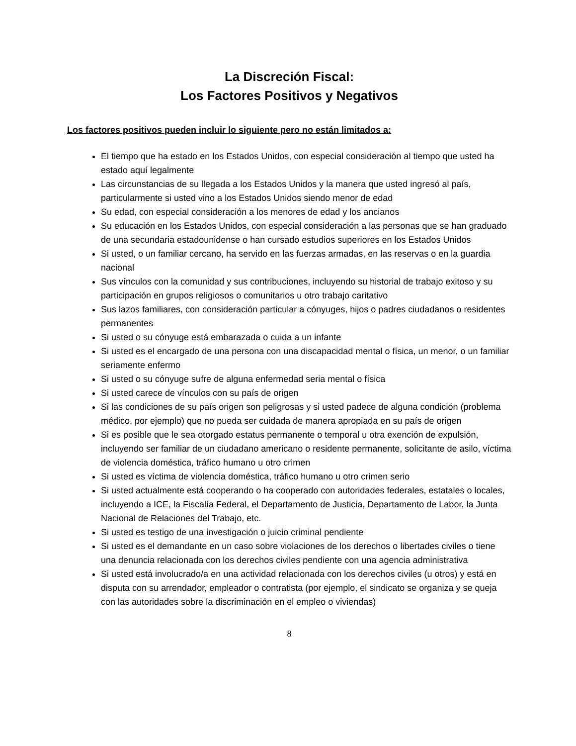La Discreción Fiscal:
Los Factores Positivos y Negativos
Los factores positivos pueden incluir lo siguiente pero no están limitados a:
El tiempo que ha estado en los Estados Unidos, con especial consideración al tiempo que usted ha estado aquí legalmente
Las circunstancias de su llegada a los Estados Unidos y la manera que usted ingresó al país, particularmente si usted vino a los Estados Unidos siendo menor de edad
Su edad, con especial consideración a los menores de edad y los ancianos
Su educación en los Estados Unidos, con especial consideración a las personas que se han graduado de una secundaria estadounidense o han cursado estudios superiores en los Estados Unidos
Si usted, o un familiar cercano, ha servido en las fuerzas armadas, en las reservas o en la guardia nacional
Sus vínculos con la comunidad y sus contribuciones, incluyendo su historial de trabajo exitoso y su participación en grupos religiosos o comunitarios u otro trabajo caritativo
Sus lazos familiares, con consideración particular a cónyuges, hijos o padres ciudadanos o residentes permanentes
Si usted o su cónyuge está embarazada o cuida a un infante
Si usted es el encargado de una persona con una discapacidad mental o física, un menor, o un familiar seriamente enfermo
Si usted o su cónyuge sufre de alguna enfermedad seria mental o física
Si usted carece de vínculos con su país de origen
Si las condiciones de su país origen son peligrosas y si usted padece de alguna condición (problema médico, por ejemplo) que no pueda ser cuidada de manera apropiada en su país de origen
Si es posible que le sea otorgado estatus permanente o temporal u otra exención de expulsión, incluyendo ser familiar de un ciudadano americano o residente permanente, solicitante de asilo, víctima de violencia doméstica, tráfico humano u otro crimen
Si usted es víctima de violencia doméstica, tráfico humano u otro crimen serio
Si usted actualmente está cooperando o ha cooperado con autoridades federales, estatales o locales, incluyendo a ICE, la Fiscalía Federal, el Departamento de Justicia, Departamento de Labor, la Junta Nacional de Relaciones del Trabajo, etc.
Si usted es testigo de una investigación o juicio criminal pendiente
Si usted es el demandante en un caso sobre violaciones de los derechos o libertades civiles o tiene una denuncia relacionada con los derechos civiles pendiente con una agencia administrativa
Si usted está involucrado/a en una actividad relacionada con los derechos civiles (u otros) y está en disputa con su arrendador, empleador o contratista (por ejemplo, el sindicato se organiza y se queja con las autoridades sobre la discriminación en el empleo o viviendas)
8